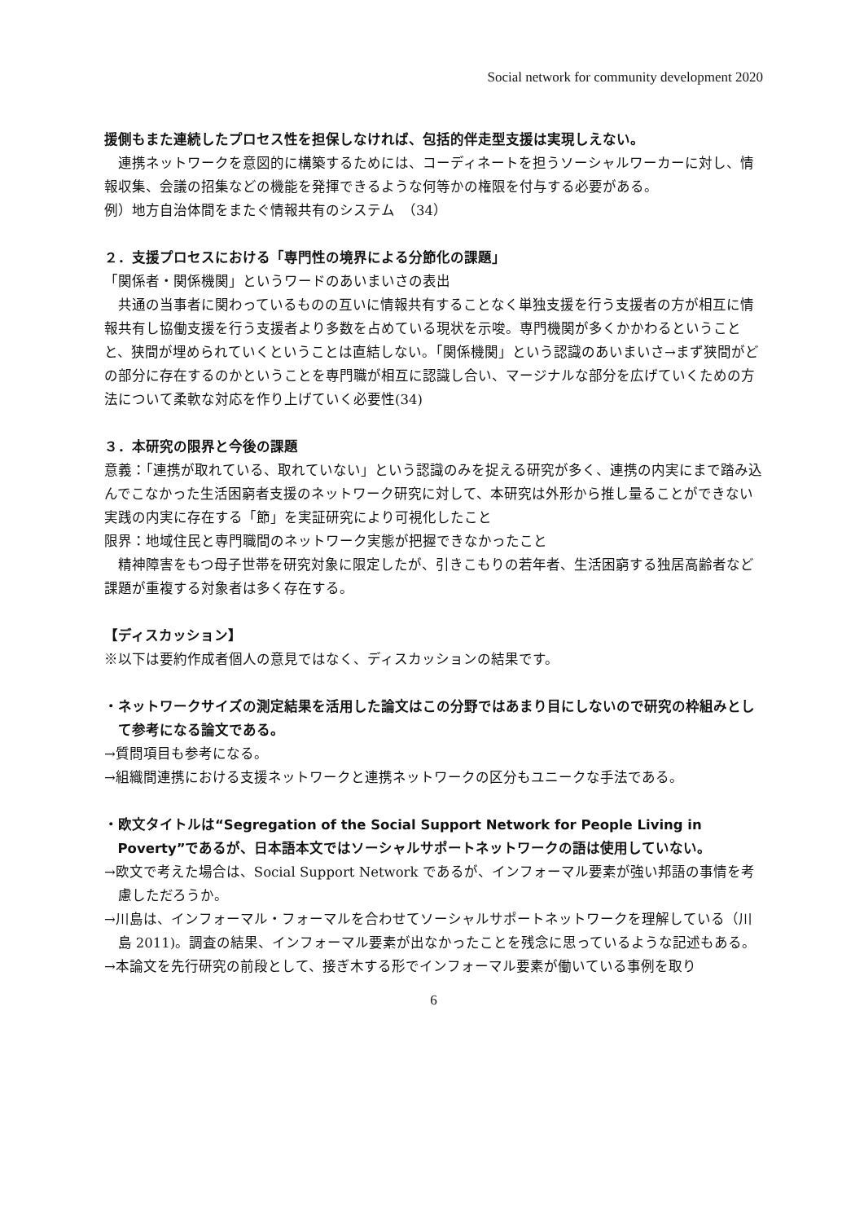Social network for community development 2020
援側もまた連続したプロセス性を担保しなければ、包括的伴走型支援は実現しえない。
連携ネットワークを意図的に構築するためには、コーディネートを担うソーシャルワーカーに対し、情報収集、会議の招集などの機能を発揮できるような何等かの権限を付与する必要がある。
例）地方自治体間をまたぐ情報共有のシステム　（34）
２．支援プロセスにおける「専門性の境界による分節化の課題」
「関係者・関係機関」というワードのあいまいさの表出
共通の当事者に関わっているものの互いに情報共有することなく単独支援を行う支援者の方が相互に情報共有し協働支援を行う支援者より多数を占めている現状を示唆。専門機関が多くかかわるということと、狭間が埋められていくということは直結しない。「関係機関」という認識のあいまいさ→まず狭間がどの部分に存在するのかということを専門職が相互に認識し合い、マージナルな部分を広げていくための方法について柔軟な対応を作り上げていく必要性(34)
３．本研究の限界と今後の課題
意義：「連携が取れている、取れていない」という認識のみを捉える研究が多く、連携の内実にまで踏み込んでこなかった生活困窮者支援のネットワーク研究に対して、本研究は外形から推し量ることができない実践の内実に存在する「節」を実証研究により可視化したこと
限界：地域住民と専門職間のネットワーク実態が把握できなかったこと
精神障害をもつ母子世帯を研究対象に限定したが、引きこもりの若年者、生活困窮する独居高齢者など課題が重複する対象者は多く存在する。
【ディスカッション】
※以下は要約作成者個人の意見ではなく、ディスカッションの結果です。
・ネットワークサイズの測定結果を活用した論文はこの分野ではあまり目にしないので研究の枠組みとして参考になる論文である。
→質問項目も参考になる。
→組織間連携における支援ネットワークと連携ネットワークの区分もユニークな手法である。
・欧文タイトルは“Segregation of the Social Support Network for People Living in Poverty”であるが、日本語本文ではソーシャルサポートネットワークの語は使用していない。
→欧文で考えた場合は、Social Support Network であるが、インフォーマル要素が強い邦語の事情を考慮しただろうか。
→川島は、インフォーマル・フォーマルを合わせてソーシャルサポートネットワークを理解している（川島 2011)。調査の結果、インフォーマル要素が出なかったことを残念に思っているような記述もある。
→本論文を先行研究の前段として、接ぎ木する形でインフォーマル要素が働いている事例を取り
6